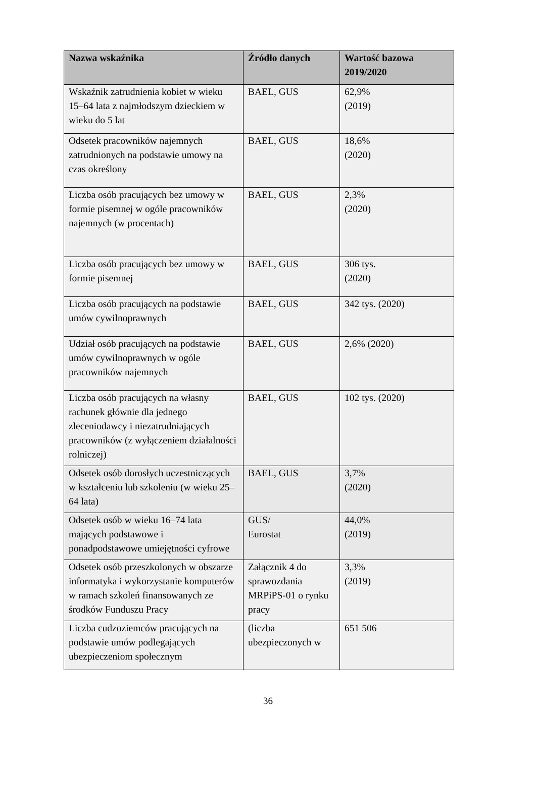| Nazwa wskaźnika | Źródło danych | Wartość bazowa 2019/2020 |
| --- | --- | --- |
| Wskaźnik zatrudnienia kobiet w wieku 15–64 lata z najmłodszym dzieckiem w wieku do 5 lat | BAEL, GUS | 62,9% (2019) |
| Odsetek pracowników najemnych zatrudnionych na podstawie umowy na czas określony | BAEL, GUS | 18,6% (2020) |
| Liczba osób pracujących bez umowy w formie pisemnej w ogóle pracowników najemnych (w procentach) | BAEL, GUS | 2,3% (2020) |
| Liczba osób pracujących bez umowy w formie pisemnej | BAEL, GUS | 306 tys. (2020) |
| Liczba osób pracujących na podstawie umów cywilnoprawnych | BAEL, GUS | 342 tys. (2020) |
| Udział osób pracujących na podstawie umów cywilnoprawnych w ogóle pracowników najemnych | BAEL, GUS | 2,6% (2020) |
| Liczba osób pracujących na własny rachunek głównie dla jednego zleceniodawcy i niezatrudniających pracowników (z wyłączeniem działalności rolniczej) | BAEL, GUS | 102 tys. (2020) |
| Odsetek osób dorosłych uczestniczących w kształceniu lub szkoleniu (w wieku 25–64 lata) | BAEL, GUS | 3,7% (2020) |
| Odsetek osób w wieku 16–74 lata mających podstawowe i ponadpodstawowe umiejętności cyfrowe | GUS/ Eurostat | 44,0% (2019) |
| Odsetek osób przeszkolonych w obszarze informatyka i wykorzystanie komputerów w ramach szkoleń finansowanych ze środków Funduszu Pracy | Załącznik 4 do sprawozdania MRPiPS-01 o rynku pracy | 3,3% (2019) |
| Liczba cudzoziemców pracujących na podstawie umów podlegających ubezpieczeniom społecznym | (liczba ubezpieczonych w | 651 506 |
36